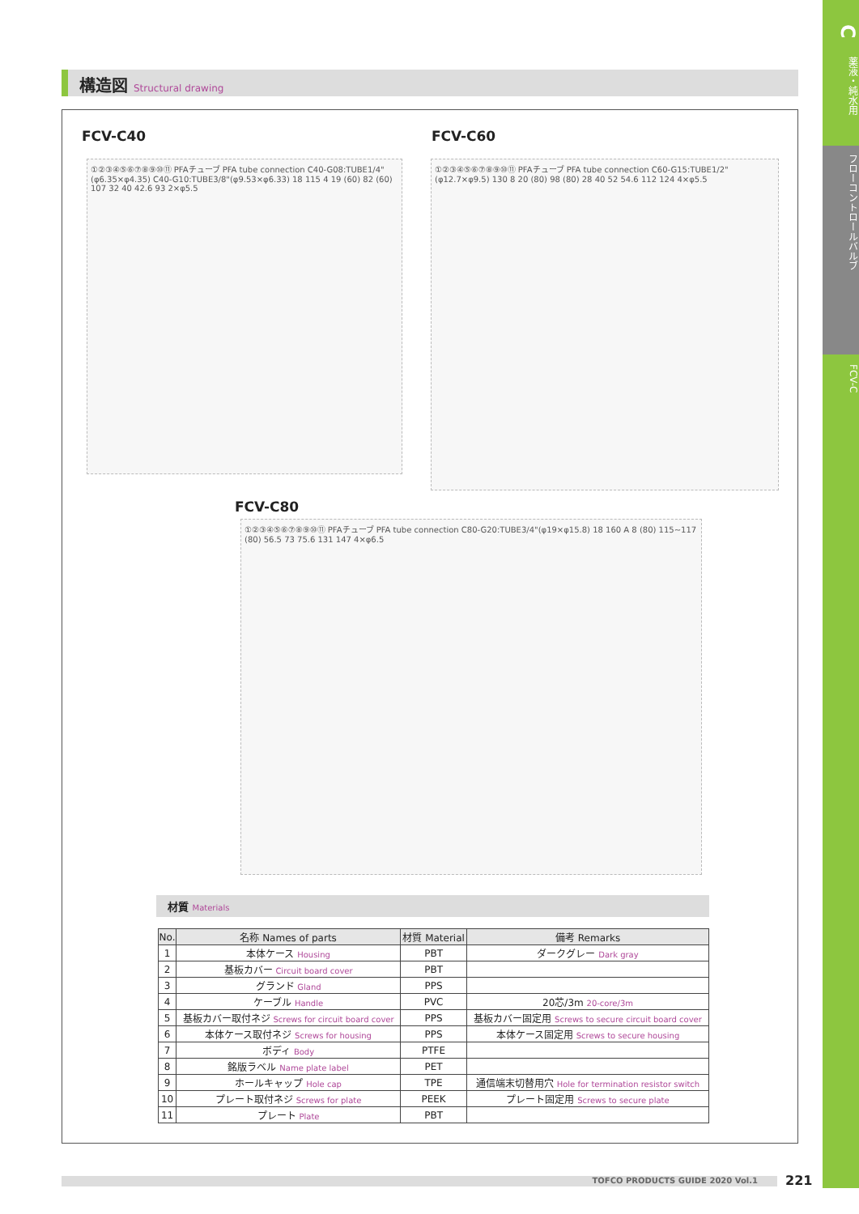C
薬液・純水用
フローコントロールバルブ
FCV-C
構造図 Structural drawing
FCV-C40 FCV-C60
①②③④⑤⑥⑦⑧⑨⑩⑪ PFAチューブ PFA tube connection C40-G08:TUBE1/4"(φ6.35×φ4.35) C40-G10:TUBE3/8"(φ9.53×φ6.33) 18 115 4 19 (60) 82 (60) 107 32 40 42.6 93 2×φ5.5
①②③④⑤⑥⑦⑧⑨⑩⑪ PFAチューブ PFA tube connection C60-G15:TUBE1/2"(φ12.7×φ9.5) 130 8 20 (80) 98 (80) 28 40 52 54.6 112 124 4×φ5.5
FCV-C80
①②③④⑤⑥⑦⑧⑨⑩⑪ PFAチューブ PFA tube connection C80-G20:TUBE3/4"(φ19×φ15.8) 18 160 A 8 (80) 115~117 (80) 56.5 73 75.6 131 147 4×φ6.5
材質 Materials
| No. | 名称 Names of parts | 材質 Material | 備考 Remarks |
| --- | --- | --- | --- |
| 1 | 本体ケース Housing | PBT | ダークグレー Dark gray |
| 2 | 基板カバー Circuit board cover | PBT | |
| 3 | グランド Gland | PPS | |
| 4 | ケーブル Handle | PVC | 20芯/3m 20-core/3m |
| 5 | 基板カバー取付ネジ Screws for circuit board cover | PPS | 基板カバー固定用 Screws to secure circuit board cover |
| 6 | 本体ケース取付ネジ Screws for housing | PPS | 本体ケース固定用 Screws to secure housing |
| 7 | ボディ Body | PTFE | |
| 8 | 銘版ラベル Name plate label | PET | |
| 9 | ホールキャップ Hole cap | TPE | 通信端末切替用穴 Hole for termination resistor switch |
| 10 | プレート取付ネジ Screws for plate | PEEK | プレート固定用 Screws to secure plate |
| 11 | プレート Plate | PBT | |
TOFCO PRODUCTS GUIDE 2020 Vol.1 221